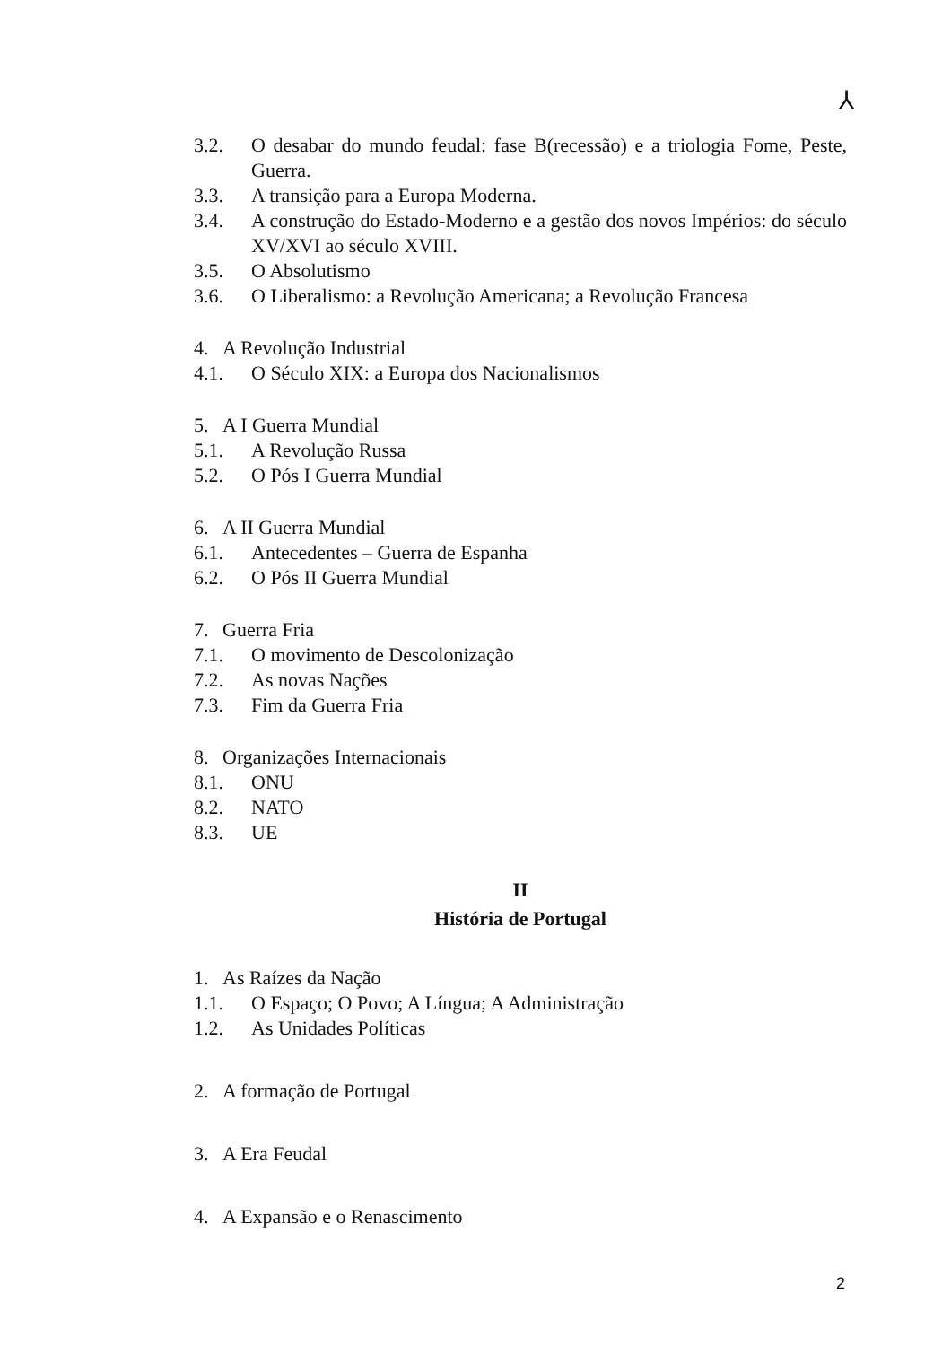⅄
3.2. O desabar do mundo feudal: fase B(recessão) e a triologia Fome, Peste, Guerra.
3.3. A transição para a Europa Moderna.
3.4. A construção do Estado-Moderno e a gestão dos novos Impérios: do século XV/XVI ao século XVIII.
3.5. O Absolutismo
3.6. O Liberalismo: a Revolução Americana; a Revolução Francesa
4. A Revolução Industrial
4.1. O Século XIX: a Europa dos Nacionalismos
5. A I Guerra Mundial
5.1. A Revolução Russa
5.2. O Pós I Guerra Mundial
6. A II Guerra Mundial
6.1. Antecedentes – Guerra de Espanha
6.2. O Pós II Guerra Mundial
7. Guerra Fria
7.1. O movimento de Descolonização
7.2. As novas Nações
7.3. Fim da Guerra Fria
8. Organizações Internacionais
8.1. ONU
8.2. NATO
8.3. UE
II
História de Portugal
1. As Raízes da Nação
1.1. O Espaço; O Povo; A Língua; A Administração
1.2. As Unidades Políticas
2. A formação de Portugal
3. A Era Feudal
4. A Expansão e o Renascimento
2